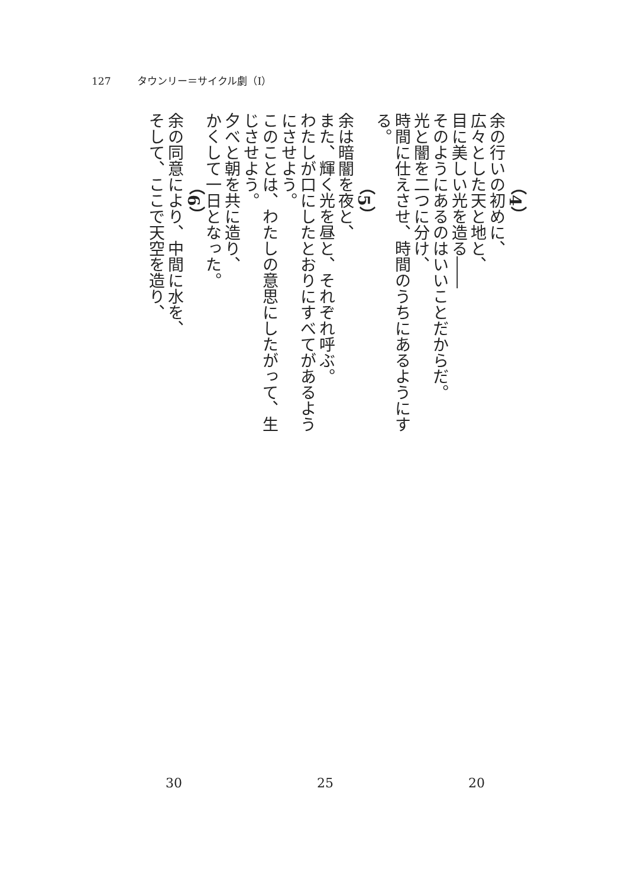127 タウンリー＝サイクル劇（Ⅰ）
（4）
余の行いの初めに、
広々とした天と地と、
目に美しい光を造る――
そのようにあるのはいいことだからだ。
光と闇を二つに分け、
時間に仕えさせ、時間のうちにあるようにする。
（5）
余は暗闇を夜と、
また、輝く光を昼と、それぞれ呼ぶ。
わたしが口にしたとおりにすべてがあるようにさせよう。
このことは、わたしの意思にしたがって、生じさせよう。
夕べと朝を共に造り、
かくして一日となった。
（6）
余の同意により、中間に水を、
そして、ここで天空を造り、
30 25 20